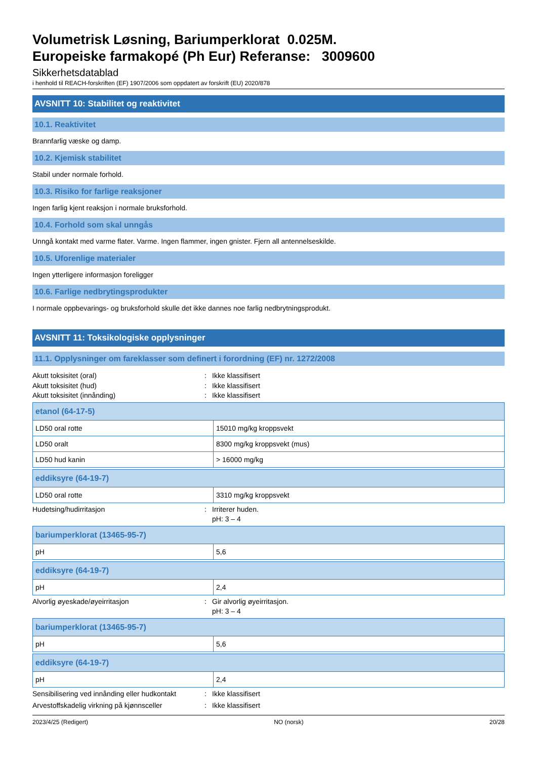Volumetrisk Løsning, Bariumperklorat 0.025M.
Europeiske farmakopé (Ph Eur) Referanse: 3009600
Sikkerhetsdatablad
i henhold til REACH-forskriften (EF) 1907/2006 som oppdatert av forskrift (EU) 2020/878
AVSNITT 10: Stabilitet og reaktivitet
10.1. Reaktivitet
Brannfarlig væske og damp.
10.2. Kjemisk stabilitet
Stabil under normale forhold.
10.3. Risiko for farlige reaksjoner
Ingen farlig kjent reaksjon i normale bruksforhold.
10.4. Forhold som skal unngås
Unngå kontakt med varme flater. Varme. Ingen flammer, ingen gnister. Fjern all antennelseskilde.
10.5. Uforenlige materialer
Ingen ytterligere informasjon foreligger
10.6. Farlige nedbrytingsprodukter
I normale oppbevarings- og bruksforhold skulle det ikke dannes noe farlig nedbrytningsprodukt.
AVSNITT 11: Toksikologiske opplysninger
11.1. Opplysninger om fareklasser som definert i forordning (EF) nr. 1272/2008
Akutt toksisitet (oral): Ikke klassifisert
Akutt toksisitet (hud): Ikke klassifisert
Akutt toksisitet (innånding): Ikke klassifisert
| etanol (64-17-5) | |
| LD50 oral rotte | 15010 mg/kg kroppsvekt |
| LD50 oralt | 8300 mg/kg kroppsvekt (mus) |
| LD50 hud kanin | > 16000 mg/kg |
| eddiksyre (64-19-7) | |
| LD50 oral rotte | 3310 mg/kg kroppsvekt |
Hudetsing/hudirritasjon: Irriterer huden.
pH: 3 – 4
| bariumperklorat (13465-95-7) | |
| pH | 5,6 |
| eddiksyre (64-19-7) | |
| pH | 2,4 |
Alvorlig øyeskade/øyeirritasjon: Gir alvorlig øyeirritasjon.
pH: 3 – 4
| bariumperklorat (13465-95-7) | |
| pH | 5,6 |
| eddiksyre (64-19-7) | |
| pH | 2,4 |
Sensibilisering ved innånding eller hudkontakt: Ikke klassifisert
Arvestoffskadelig virkning på kjønnsceller: Ikke klassifisert
2023/4/25 (Redigert) NO (norsk) 20/28